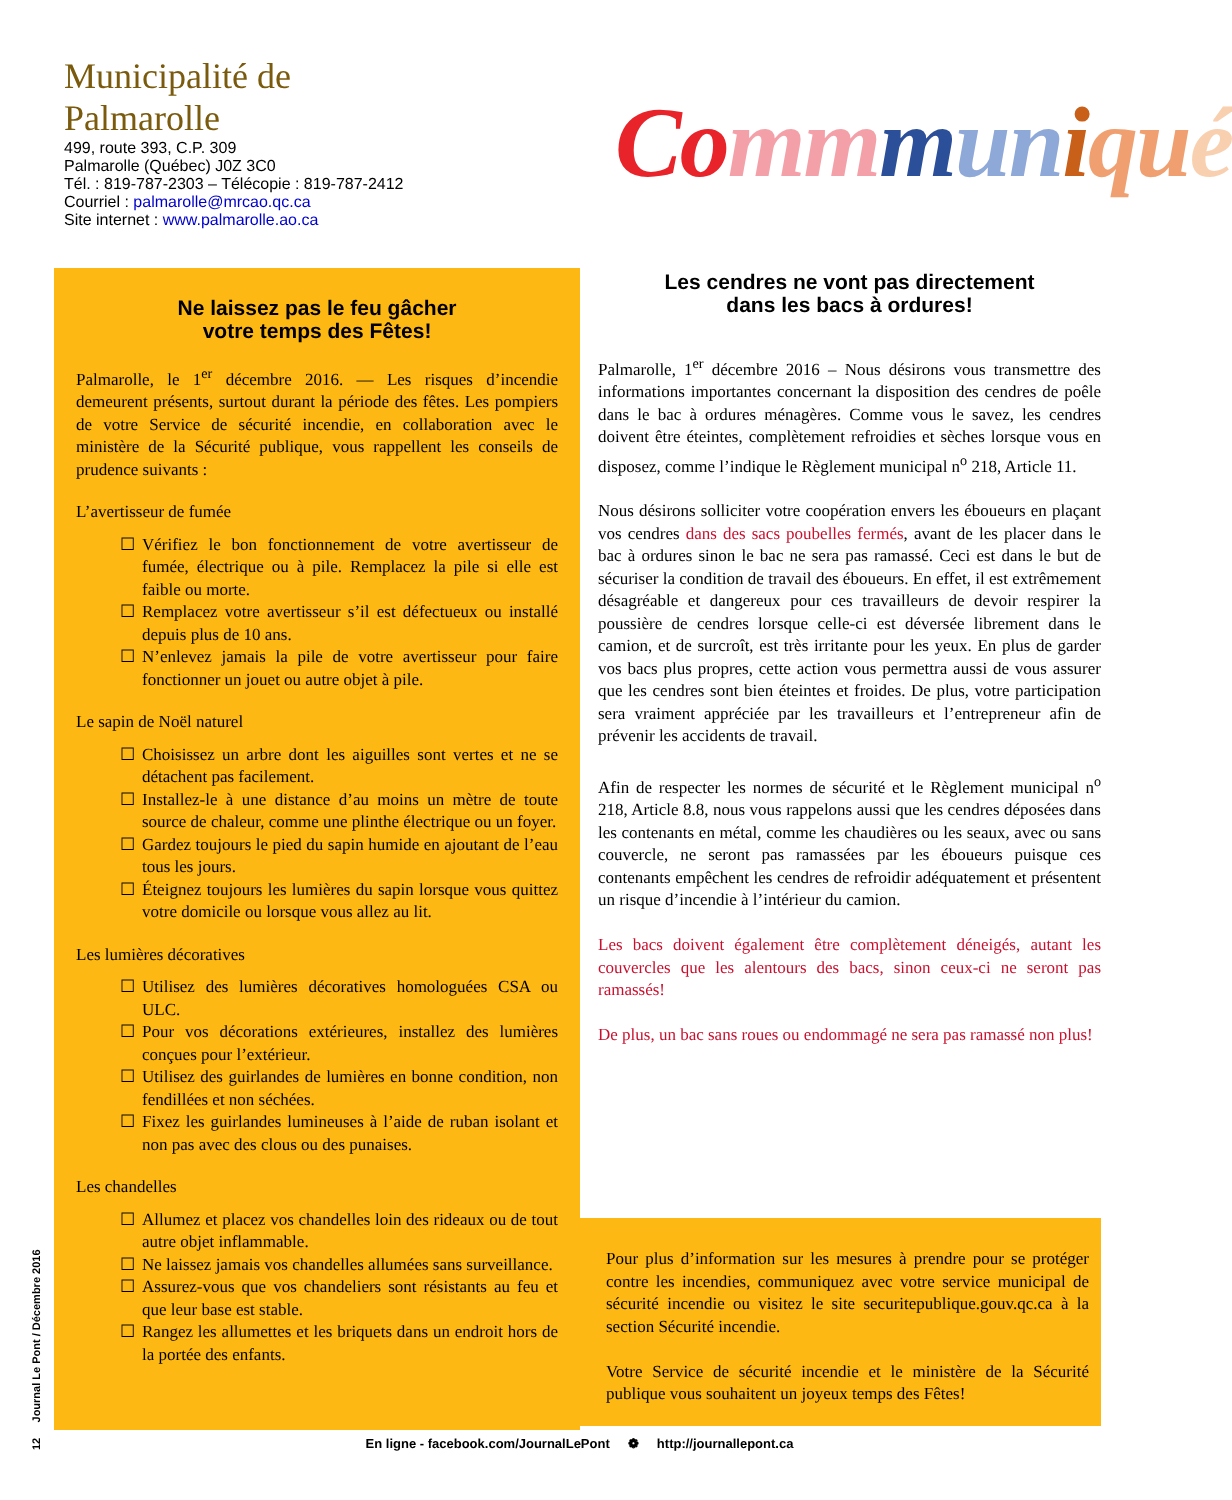Municipalité de
Palmarolle
499, route 393, C.P. 309
Palmarolle (Québec) J0Z 3C0
Tél. : 819-787-2303 – Télécopie : 819-787-2412
Courriel : palmarolle@mrcao.qc.ca
Site internet : www.palmarolle.ao.ca
Co mm mun iqu é
Ne laissez pas le feu gâcher
votre temps des Fêtes!
Palmarolle, le 1<sup>er</sup> décembre 2016. — Les risques d’incendie demeurent présents, surtout durant la période des fêtes. Les pompiers de votre Service de sécurité incendie, en collaboration avec le ministère de la Sécurité publique, vous rappellent les conseils de prudence suivants :
L’avertisseur de fumée
☐ Vérifiez le bon fonctionnement de votre avertisseur de fumée, électrique ou à pile. Remplacez la pile si elle est faible ou morte.
☐ Remplacez votre avertisseur s’il est défectueux ou installé depuis plus de 10 ans.
☐ N’enlevez jamais la pile de votre avertisseur pour faire fonctionner un jouet ou autre objet à pile.
Le sapin de Noël naturel
☐ Choisissez un arbre dont les aiguilles sont vertes et ne se détachent pas facilement.
☐ Installez-le à une distance d’au moins un mètre de toute source de chaleur, comme une plinthe électrique ou un foyer.
☐ Gardez toujours le pied du sapin humide en ajoutant de l’eau tous les jours.
☐ Éteignez toujours les lumières du sapin lorsque vous quittez votre domicile ou lorsque vous allez au lit.
Les lumières décoratives
☐ Utilisez des lumières décoratives homologuées CSA ou ULC.
☐ Pour vos décorations extérieures, installez des lumières conçues pour l’extérieur.
☐ Utilisez des guirlandes de lumières en bonne condition, non fendillées et non séchées.
☐ Fixez les guirlandes lumineuses à l’aide de ruban isolant et non pas avec des clous ou des punaises.
Les chandelles
☐ Allumez et placez vos chandelles loin des rideaux ou de tout autre objet inflammable.
☐ Ne laissez jamais vos chandelles allumées sans surveillance.
☐ Assurez-vous que vos chandeliers sont résistants au feu et que leur base est stable.
☐ Rangez les allumettes et les briquets dans un endroit hors de la portée des enfants.
Les cendres ne vont pas directement
dans les bacs à ordures!
Palmarolle, 1<sup>er</sup> décembre 2016 – Nous désirons vous transmettre des informations importantes concernant la disposition des cendres de poêle dans le bac à ordures ménagères. Comme vous le savez, les cendres doivent être éteintes, complètement refroidies et sèches lorsque vous en disposez, comme l’indique le Règlement municipal n<sup>o</sup> 218, Article 11.
Nous désirons solliciter votre coopération envers les éboueurs en plaçant vos cendres dans des sacs poubelles fermés, avant de les placer dans le bac à ordures sinon le bac ne sera pas ramassé. Ceci est dans le but de sécuriser la condition de travail des éboueurs. En effet, il est extrêmement désagréable et dangereux pour ces travailleurs de devoir respirer la poussière de cendres lorsque celle-ci est déversée librement dans le camion, et de surcroît, est très irritante pour les yeux. En plus de garder vos bacs plus propres, cette action vous permettra aussi de vous assurer que les cendres sont bien éteintes et froides. De plus, votre participation sera vraiment appréciée par les travailleurs et l’entrepreneur afin de prévenir les accidents de travail.
Afin de respecter les normes de sécurité et le Règlement municipal n<sup>o</sup> 218, Article 8.8, nous vous rappelons aussi que les cendres déposées dans les contenants en métal, comme les chaudières ou les seaux, avec ou sans couvercle, ne seront pas ramassées par les éboueurs puisque ces contenants empêchent les cendres de refroidir adéquatement et présentent un risque d’incendie à l’intérieur du camion.
Les bacs doivent également être complètement déneigés, autant les couvercles que les alentours des bacs, sinon ceux-ci ne seront pas ramassés!
De plus, un bac sans roues ou endommagé ne sera pas ramassé non plus!
Pour plus d’information sur les mesures à prendre pour se protéger contre les incendies, communiquez avec votre service municipal de sécurité incendie ou visitez le site securitepublique.gouv.qc.ca à la section Sécurité incendie.
Votre Service de sécurité incendie et le ministère de la Sécurité publique vous souhaitent un joyeux temps des Fêtes!
12 Journal Le Pont / Décembre 2016
En ligne - facebook.com/JournalLePont ❁ http://journallepont.ca